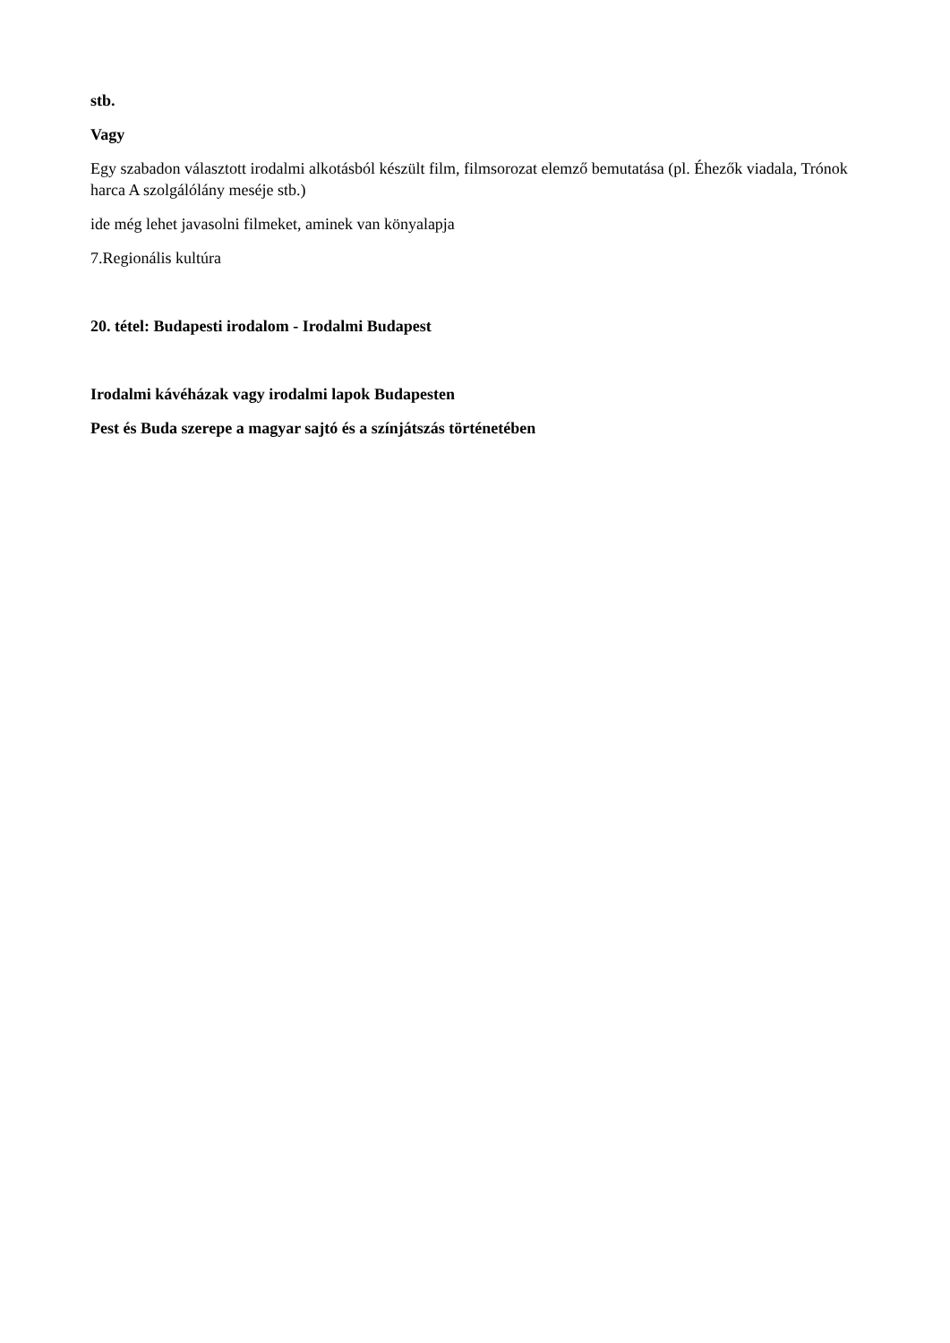stb.
Vagy
Egy szabadon választott irodalmi alkotásból készült film, filmsorozat elemző bemutatása (pl. Éhezők viadala, Trónok harca A szolgálólány meséje stb.)
ide még lehet javasolni filmeket, aminek van könyalapja
7.Regionális kultúra
20. tétel: Budapesti irodalom - Irodalmi Budapest
Irodalmi kávéházak vagy irodalmi lapok Budapesten
Pest és Buda szerepe a magyar sajtó és a színjátszás történetében